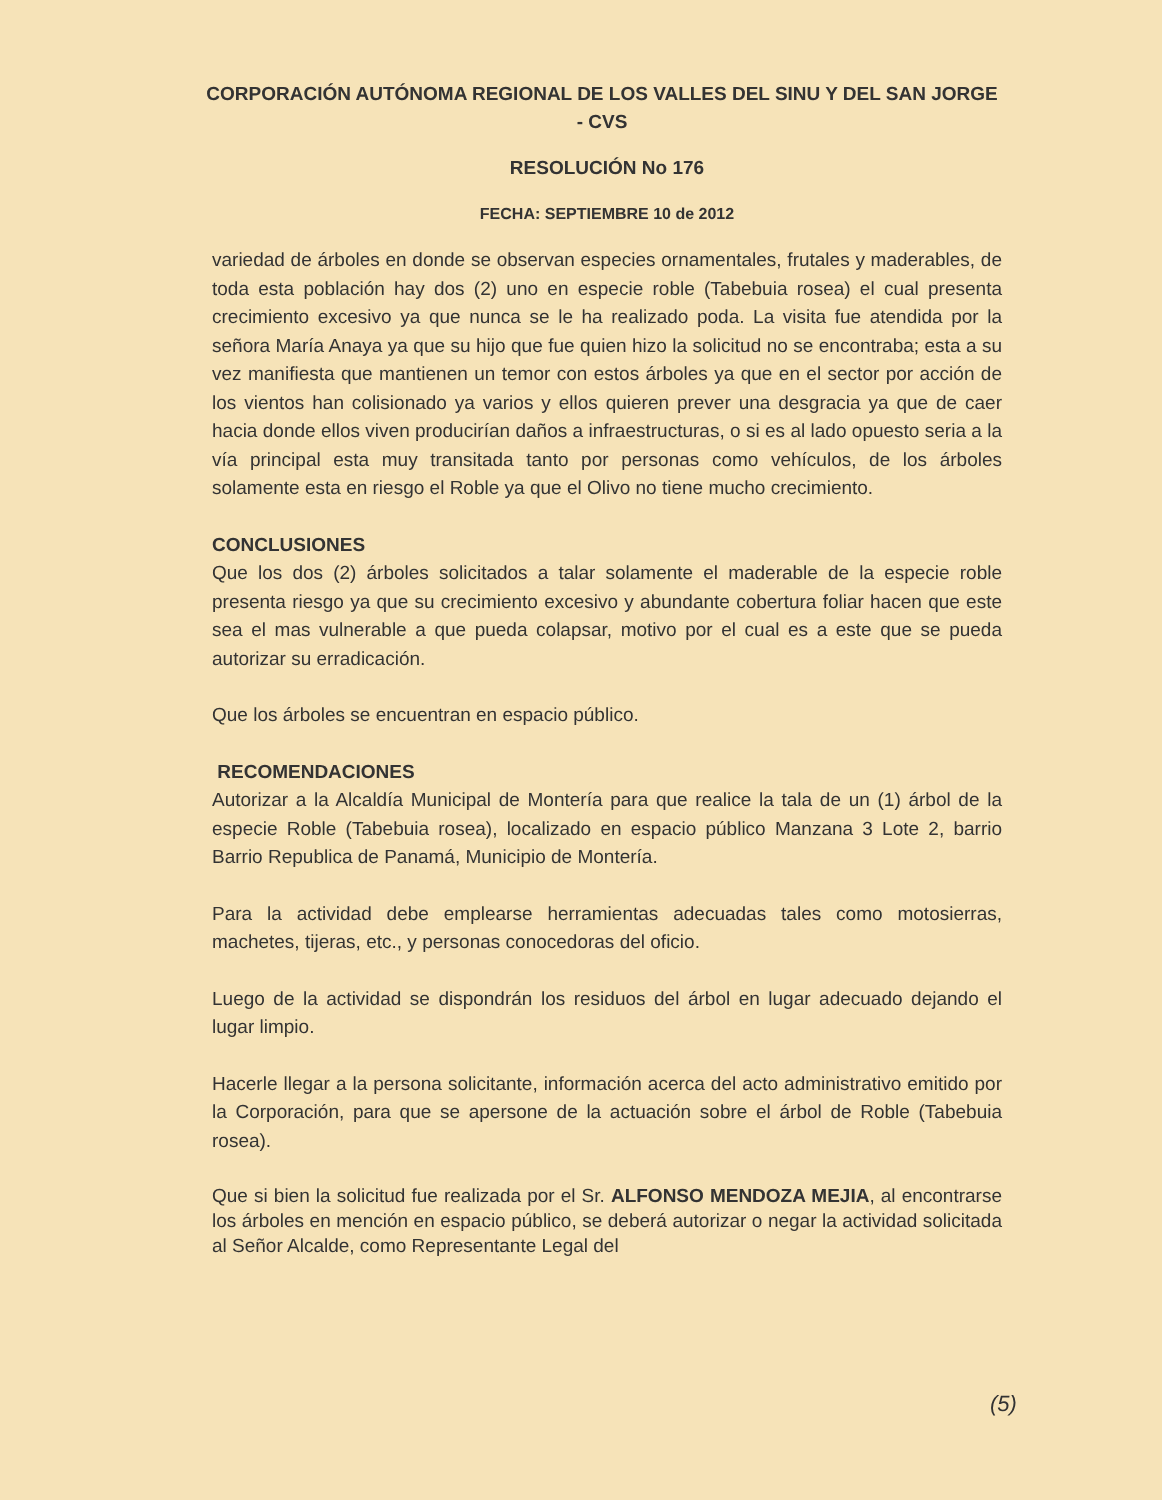CORPORACIÓN AUTÓNOMA REGIONAL DE LOS VALLES DEL SINU Y DEL SAN JORGE - CVS
RESOLUCIÓN No 176
FECHA: SEPTIEMBRE 10 de 2012
variedad de árboles en donde se observan especies ornamentales, frutales y maderables, de toda esta población hay dos (2) uno en especie roble (Tabebuia rosea) el cual presenta crecimiento excesivo ya que nunca se le ha realizado poda. La visita fue atendida por la señora María Anaya ya que su hijo que fue quien hizo la solicitud no se encontraba; esta a su vez manifiesta que mantienen un temor con estos árboles ya que en el sector por acción de los vientos han colisionado ya varios y ellos quieren prever una desgracia ya que de caer hacia donde ellos viven producirían daños a infraestructuras, o si es al lado opuesto seria a la vía principal esta muy transitada tanto por personas como vehículos, de los árboles solamente esta en riesgo el Roble ya que el Olivo no tiene mucho crecimiento.
CONCLUSIONES
Que los dos (2) árboles solicitados a talar solamente el maderable de la especie roble presenta riesgo ya que su crecimiento excesivo y abundante cobertura foliar hacen que este sea el mas vulnerable a que pueda colapsar, motivo por el cual es a este que se pueda autorizar su erradicación.
Que los árboles se encuentran en espacio público.
RECOMENDACIONES
Autorizar a la Alcaldía Municipal de Montería para que realice la tala de un (1) árbol de la especie Roble (Tabebuia rosea), localizado en espacio público Manzana 3 Lote 2, barrio Barrio Republica de Panamá, Municipio de Montería.
Para la actividad debe emplearse herramientas adecuadas tales como motosierras, machetes, tijeras, etc., y personas conocedoras del oficio.
Luego de la actividad se dispondrán los residuos del árbol en lugar adecuado dejando el lugar limpio.
Hacerle llegar a la persona solicitante, información acerca del acto administrativo emitido por la Corporación, para que se apersone de la actuación sobre el árbol de Roble (Tabebuia rosea).
Que si bien la solicitud fue realizada por el Sr. ALFONSO MENDOZA MEJIA, al encontrarse los árboles en mención en espacio público, se deberá autorizar o negar la actividad solicitada al Señor Alcalde, como Representante Legal del
(5)